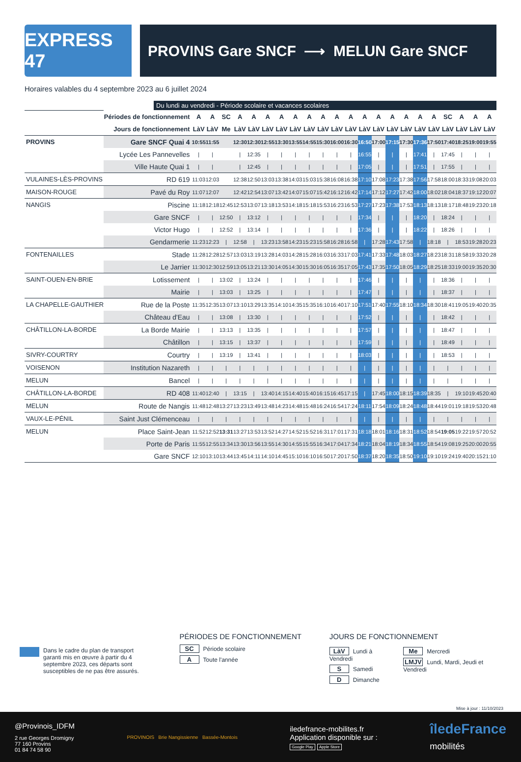EXPRESS 47
PROVINS Gare SNCF ⟶ MELUN Gare SNCF
Horaires valables du 4 septembre 2023 au 6 juillet 2024
Du lundi au vendredi - Période scolaire et vacances scolaires
| | Périodes de fonctionnement | A | A | SC | A | A | A | A | A | A | A | A | A | A | A | A | A | A | A | SC | A | A | A |
| | Jours de fonctionnement | LàV | LàV | Me | LàV | LàV | LàV | LàV | LàV | LàV | LàV | LàV | LàV | LàV | LàV | LàV | LàV | LàV | LàV | LàV | LàV | LàV | LàV |
| PROVINS | Gare SNCF Quai 4 | 10:55 | 11:55 | | 12:30 | 12:30 | 12:55 | 13:30 | 13:55 | 14:55 | 15:30 | 16:00 | 16:30 | 16:50 | 17:00 | 17:15 | 17:30 | 17:36 | 17:50 | 17:40 | 18:25 | 19:00 | 19:55 |
| | Lycée Les Pannevelles | / | / | | / | 12:35 | / | / | / | / | / | / | / | 16:55 | / | / | / | 17:41 | / | 17:45 | / | / | / |
| | Ville Haute Quai 1 | / | / | | / | 12:45 | / | / | / | / | / | / | / | 17:05 | / | / | / | 17:51 | / | 17:55 | / | / | / |
| VULAINES-LÈS-PROVINS | RD 619 | 11:03 | 12:03 | | 12:38 | 12:50 | 13:03 | 13:38 | 14:03 | 15:03 | 15:38 | 16:08 | 16:38 | 17:10 | 17:08 | 17:23 | 17:38 | 17:56 | 17:58 | 18:00 | 18:33 | 19:08 | 20:03 |
| MAISON-ROUGE | Pavé du Roy | 11:07 | 12:07 | | 12:42 | 12:54 | 13:07 | 13:42 | 14:07 | 15:07 | 15:42 | 16:12 | 16:42 | 17:14 | 17:12 | 17:27 | 17:42 | 18:00 | 18:02 | 18:04 | 18:37 | 19:12 | 20:07 |
| NANGIS | Piscine | 11:18 | 12:18 | 12:45 | 12:53 | 13:07 | 13:18 | 13:53 | 14:18 | 15:18 | 15:53 | 16:23 | 16:53 | 17:27 | 17:23 | 17:38 | 17:53 | 18:13 | 18:13 | 18:17 | 18:48 | 19:23 | 20:18 |
| | Gare SNCF | / | / | 12:50 | / | 13:12 | / | / | / | / | / | / | / | 17:34 | / | / | / | 18:20 | / | 18:24 | / | / | / |
| | Victor Hugo | / | / | 12:52 | / | 13:14 | / | / | / | / | / | / | / | 17:36 | / | / | / | 18:22 | / | 18:26 | / | / | / |
| | Gendarmerie | 11:23 | 12:23 | / | 12:58 | / | 13:23 | 13:58 | 14:23 | 15:23 | 15:58 | 16:28 | 16:58 | / | 17:28 | 17:43 | 17:58 | / | 18:18 | / | 18:53 | 19:28 | 20:23 |
| FONTENAILLES | Stade | 11:28 | 12:28 | 12:57 | 13:03 | 13:19 | 13:28 | 14:03 | 14:28 | 15:28 | 16:03 | 16:33 | 17:03 | 17:41 | 17:33 | 17:48 | 18:03 | 18:27 | 18:23 | 18:31 | 18:58 | 19:33 | 20:28 |
| | Le Jarrier | 11:30 | 12:30 | 12:59 | 13:05 | 13:21 | 13:30 | 14:05 | 14:30 | 15:30 | 16:05 | 16:35 | 17:05 | 17:43 | 17:35 | 17:50 | 18:05 | 18:29 | 18:25 | 18:33 | 19:00 | 19:35 | 20:30 |
| SAINT-OUEN-EN-BRIE | Lotissement | / | / | 13:02 | / | 13:24 | / | / | / | / | / | / | / | 17:46 | / | / | / | / | / | 18:36 | / | / | / |
| | Mairie | / | / | 13:03 | / | 13:25 | / | / | / | / | / | / | / | 17:47 | / | / | / | / | / | 18:37 | / | / | / |
| LA CHAPELLE-GAUTHIER | Rue de la Poste | 11:35 | 12:35 | 13:07 | 13:10 | 13:29 | 13:35 | 14:10 | 14:35 | 15:35 | 16:10 | 16:40 | 17:10 | 17:51 | 17:40 | 17:55 | 18:10 | 18:34 | 18:30 | 18:41 | 19:05 | 19:40 | 20:35 |
| | Château d'Eau | / | / | 13:08 | / | 13:30 | / | / | / | / | / | / | / | 17:52 | / | / | / | / | / | 18:42 | / | / | / |
| CHÂTILLON-LA-BORDE | La Borde Mairie | / | / | 13:13 | / | 13:35 | / | / | / | / | / | / | / | 17:57 | / | / | / | / | / | 18:47 | / | / | / |
| | Châtillon | / | / | 13:15 | / | 13:37 | / | / | / | / | / | / | / | 17:59 | / | / | / | / | / | 18:49 | / | / | / |
| SIVRY-COURTRY | Courtry | / | / | 13:19 | / | 13:41 | / | / | / | / | / | / | / | 18:03 | / | / | / | / | / | 18:53 | / | / | / |
| VOISENON | Institution Nazareth | / | / | / | / | / | / | / | / | / | / | / | / | / | / | / | / | / | / | / | / | / | / |
| MELUN | Bancel | / | / | / | / | / | / | / | / | / | / | / | / | / | / | / | / | / | / | / | / | / | / |
| CHÂTILLON-LA-BORDE | RD 408 | 11:40 | 12:40 | / | 13:15 | / | 13:40 | 14:15 | 14:40 | 15:40 | 16:15 | 16:45 | 17:15 | / | 17:45 | 18:00 | 18:15 | 18:39 | 18:35 | / | 19:10 | 19:45 | 20:40 |
| MELUN | Route de Nangis | 11:48 | 12:48 | 13:27 | 13:23 | 13:49 | 13:48 | 14:23 | 14:48 | 15:48 | 16:24 | 16:54 | 17:24 | 18:11 | 17:54 | 18:09 | 18:24 | 18:48 | 18:44 | 19:01 | 19:18 | 19:53 | 20:48 |
| VAUX-LE-PÉNIL | Saint Just Clémenceau | / | / | / | / | / | / | / | / | / | / | / | / | / | / | / | / | / | / | / | / | / | / |
| MELUN | Place Saint-Jean | 11:52 | 12:52 | 13:31 | 13:27 | 13:53 | 13:52 | 14:27 | 14:52 | 15:52 | 16:31 | 17:01 | 17:31 | 18:18 | 18:01 | 18:16 | 18:31 | 18:52 | 18:54 | 19:05 | 19:22 | 19:57 | 20:52 |
| | Porte de Paris | 11:55 | 12:55 | 13:34 | 13:30 | 13:56 | 13:55 | 14:30 | 14:55 | 15:55 | 16:34 | 17:04 | 17:34 | 18:21 | 18:04 | 18:19 | 18:34 | 18:55 | 18:54 | 19:08 | 19:25 | 20:00 | 20:55 |
| | Gare SNCF | 12:10 | 13:10 | 13:44 | 13:45 | 14:11 | 14:10 | 14:45 | 15:10 | 16:10 | 16:50 | 17:20 | 17:50 | 18:37 | 18:20 | 18:35 | 18:50 | 19:10 | 19:10 | 19:24 | 19:40 | 20:15 | 21:10 |
Dans le cadre du plan de transport garanti mis en œuvre à partir du 4 septembre 2023, ces départs sont susceptibles de ne pas être assurés.
PÉRIODES DE FONCTIONNEMENT
SC Période scolaire
A Toute l'année
JOURS DE FONCTIONNEMENT
LàV Lundi à Vendredi
S Samedi
D Dimanche
Me Mercredi
LMJV Lundi, Mardi, Jeudi et Vendredi
Mise à jour : 11/10/2023
@Provinois_IDFM
2 rue Georges Dromigny
77 160 Provins
01 84 74 58 90
PROVINOIS Brie Nangissienne Bassée-Montois
iledefrance-mobilites.fr
Application disponible sur :
Google Play Apple Store
îledeFrance
mobilités